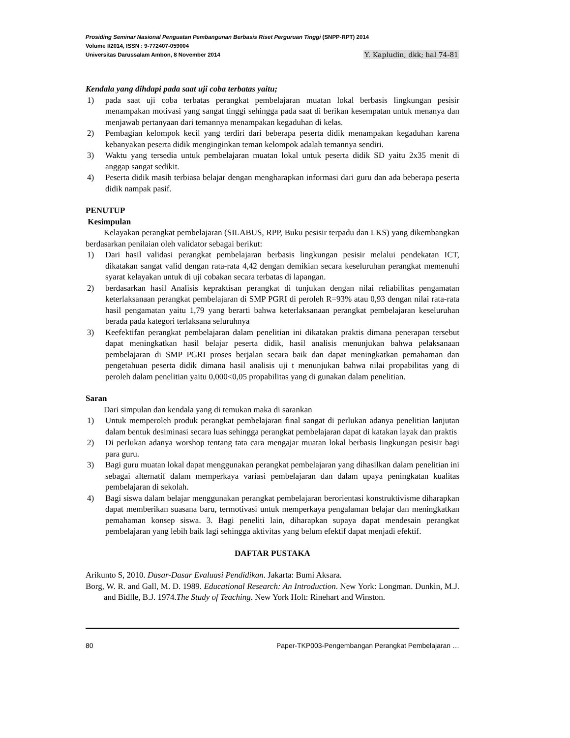Prosiding Seminar Nasional Penguatan Pembangunan Berbasis Riset Perguruan Tinggi (SNPP-RPT) 2014
Volume I/2014, ISSN : 9-772407-059004
Universitas Darussalam Ambon, 8 November 2014 Y. Kapludin, dkk; hal 74-81
Kendala yang dihdapi pada saat uji coba terbatas yaitu;
1) pada saat uji coba terbatas perangkat pembelajaran muatan lokal berbasis lingkungan pesisir menampakan motivasi yang sangat tinggi sehingga pada saat di berikan kesempatan untuk menanya dan menjawab pertanyaan dari temannya menampakan kegaduhan di kelas.
2) Pembagian kelompok kecil yang terdiri dari beberapa peserta didik menampakan kegaduhan karena kebanyakan peserta didik menginginkan teman kelompok adalah temannya sendiri.
3) Waktu yang tersedia untuk pembelajaran muatan lokal untuk peserta didik SD yaitu 2x35 menit di anggap sangat sedikit.
4) Peserta didik masih terbiasa belajar dengan mengharapkan informasi dari guru dan ada beberapa peserta didik nampak pasif.
PENUTUP
Kesimpulan
Kelayakan perangkat pembelajaran (SILABUS, RPP, Buku pesisir terpadu dan LKS) yang dikembangkan berdasarkan penilaian oleh validator sebagai berikut:
1) Dari hasil validasi perangkat pembelajaran berbasis lingkungan pesisir melalui pendekatan ICT, dikatakan sangat valid dengan rata-rata 4,42 dengan demikian secara keseluruhan perangkat memenuhi syarat kelayakan untuk di uji cobakan secara terbatas di lapangan.
2) berdasarkan hasil Analisis kepraktisan perangkat di tunjukan dengan nilai reliabilitas pengamatan keterlaksanaan perangkat pembelajaran di SMP PGRI di peroleh R=93% atau 0,93 dengan nilai rata-rata hasil pengamatan yaitu 1,79 yang berarti bahwa keterlaksanaan perangkat pembelajaran keseluruhan berada pada kategori terlaksana seluruhnya
3) Keefektifan perangkat pembelajaran dalam penelitian ini dikatakan praktis dimana penerapan tersebut dapat meningkatkan hasil belajar peserta didik, hasil analisis menunjukan bahwa pelaksanaan pembelajaran di SMP PGRI proses berjalan secara baik dan dapat meningkatkan pemahaman dan pengetahuan peserta didik dimana hasil analisis uji t menunjukan bahwa nilai propabilitas yang di peroleh dalam penelitian yaitu 0,000<0,05 propabilitas yang di gunakan dalam penelitian.
Saran
Dari simpulan dan kendala yang di temukan maka di sarankan
1) Untuk memperoleh produk perangkat pembelajaran final sangat di perlukan adanya penelitian lanjutan dalam bentuk desiminasi secara luas sehingga perangkat pembelajaran dapat di katakan layak dan praktis
2) Di perlukan adanya worshop tentang tata cara mengajar muatan lokal berbasis lingkungan pesisir bagi para guru.
3) Bagi guru muatan lokal dapat menggunakan perangkat pembelajaran yang dihasilkan dalam penelitian ini sebagai alternatif dalam memperkaya variasi pembelajaran dan dalam upaya peningkatan kualitas pembelajaran di sekolah.
4) Bagi siswa dalam belajar menggunakan perangkat pembelajaran berorientasi konstruktivisme diharapkan dapat memberikan suasana baru, termotivasi untuk memperkaya pengalaman belajar dan meningkatkan pemahaman konsep siswa. 3. Bagi peneliti lain, diharapkan supaya dapat mendesain perangkat pembelajaran yang lebih baik lagi sehingga aktivitas yang belum efektif dapat menjadi efektif.
DAFTAR PUSTAKA
Arikunto S, 2010. Dasar-Dasar Evaluasi Pendidikan. Jakarta: Bumi Aksara.
Borg, W. R. and Gall, M. D. 1989. Educational Research: An Introduction. New York: Longman. Dunkin, M.J. and Bidlle, B.J. 1974.The Study of Teaching. New York Holt: Rinehart and Winston.
80 Paper-TKP003-Pengembangan Perangkat Pembelajaran …